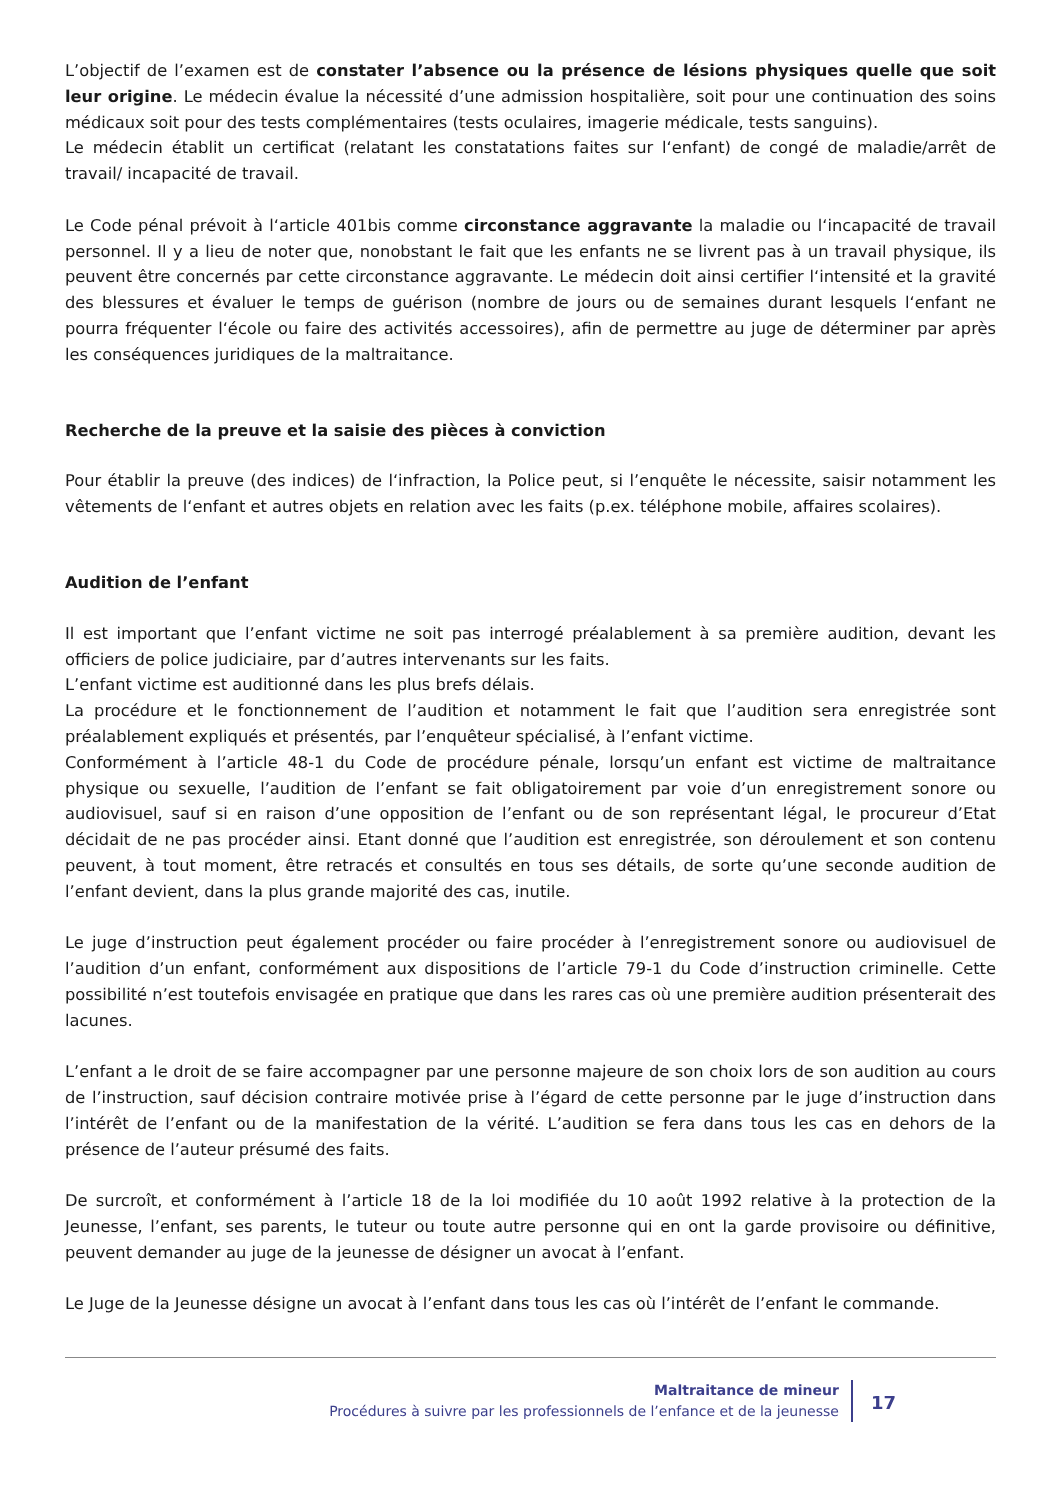L’objectif de l’examen est de constater l’absence ou la présence de lésions physiques quelle que soit leur origine. Le médecin évalue la nécessité d’une admission hospitalière, soit pour une continuation des soins médicaux soit pour des tests complémentaires (tests oculaires, imagerie médicale, tests sanguins).
Le médecin établit un certificat (relatant les constatations faites sur l‘enfant) de congé de maladie/arrêt de travail/ incapacité de travail.
Le Code pénal prévoit à l‘article 401bis comme circonstance aggravante la maladie ou l‘incapacité de travail personnel. Il y a lieu de noter que, nonobstant le fait que les enfants ne se livrent pas à un travail physique, ils peuvent être concernés par cette circonstance aggravante. Le médecin doit ainsi certifier l‘intensité et la gravité des blessures et évaluer le temps de guérison (nombre de jours ou de semaines durant lesquels l‘enfant ne pourra fréquenter l‘école ou faire des activités accessoires), afin de permettre au juge de déterminer par après les conséquences juridiques de la maltraitance.
Recherche de la preuve et la saisie des pièces à conviction
Pour établir la preuve (des indices) de l‘infraction, la Police peut, si l’enquête le nécessite, saisir notamment les vêtements de l‘enfant et autres objets en relation avec les faits (p.ex. téléphone mobile, affaires scolaires).
Audition de l’enfant
Il est important que l’enfant victime ne soit pas interrogé préalablement à sa première audition, devant les officiers de police judiciaire, par d’autres intervenants sur les faits.
L’enfant victime est auditionné dans les plus brefs délais.
La procédure et le fonctionnement de l’audition et notamment le fait que l’audition sera enregistrée sont préalablement expliqués et présentés, par l’enquêteur spécialisé, à l’enfant victime.
Conformément à l’article 48-1 du Code de procédure pénale, lorsqu’un enfant est victime de maltraitance physique ou sexuelle, l’audition de l’enfant se fait obligatoirement par voie d’un enregistrement sonore ou audiovisuel, sauf si en raison d’une opposition de l’enfant ou de son représentant légal, le procureur d’Etat décidait de ne pas procéder ainsi. Etant donné que l’audition est enregistrée, son déroulement et son contenu peuvent, à tout moment, être retracés et consultés en tous ses détails, de sorte qu’une seconde audition de l’enfant devient, dans la plus grande majorité des cas, inutile.
Le juge d’instruction peut également procéder ou faire procéder à l’enregistrement sonore ou audiovisuel de l’audition d’un enfant, conformément aux dispositions de l’article 79-1 du Code d’instruction criminelle. Cette possibilité n’est toutefois envisagée en pratique que dans les rares cas où une première audition présenterait des lacunes.
L’enfant a le droit de se faire accompagner par une personne majeure de son choix lors de son audition au cours de l’instruction, sauf décision contraire motivée prise à l’égard de cette personne par le juge d’instruction dans l’intérêt de l’enfant ou de la manifestation de la vérité. L’audition se fera dans tous les cas en dehors de la présence de l’auteur présumé des faits.
De surcroît, et conformément à l’article 18 de la loi modifiée du 10 août 1992 relative à la protection de la Jeunesse, l’enfant, ses parents, le tuteur ou toute autre personne qui en ont la garde provisoire ou définitive, peuvent demander au juge de la jeunesse de désigner un avocat à l’enfant.
Le Juge de la Jeunesse désigne un avocat à l’enfant dans tous les cas où l’intérêt de l’enfant le commande.
Maltraitance de mineur
Procédures à suivre par les professionnels de l’enfance et de la jeunesse
17